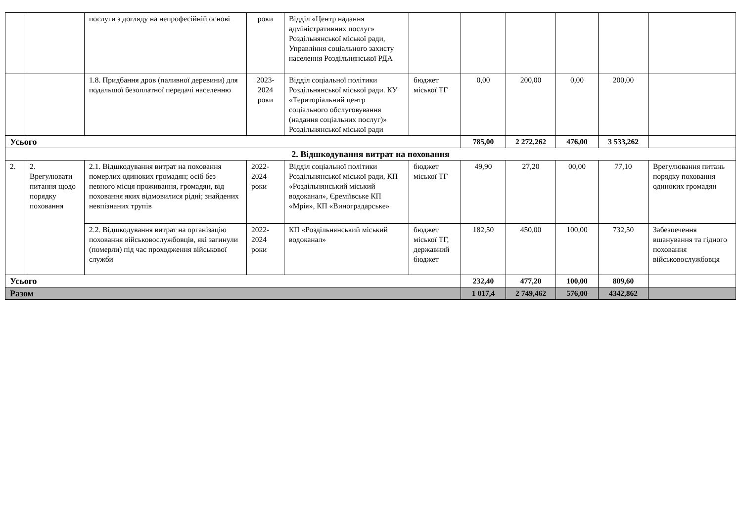| | | послуги з догляду на непрофесійній основі | роки | Відділ «Центр надання адміністративних послуг» Роздільнянської міської ради, Управління соціального захисту населення Роздільнянської РДА | | | | | | |
| | | 1.8. Придбання дров (паливної деревини) для подальшої безоплатної передачі населенню | 2023-2024 роки | Відділ соціальної політики Роздільнянської міської ради. КУ «Територіальний центр соціального обслуговування (надання соціальних послуг)» Роздільнянської міської ради | бюджет міської ТГ | 0,00 | 200,00 | 0,00 | 200,00 | |
| Усього | | | | | | 785,00 | 2 272,262 | 476,00 | 3 533,262 | |
| 2. Відшкодування витрат на поховання | | | | | | | | | | |
| 2. | 2. Врегулювати питання щодо порядку поховання | 2.1. Відшкодування витрат на поховання померлих одиноких громадян; осіб без певного місця проживання, громадян, від поховання яких відмовилися рідні; знайдених невпізнаних трупів | 2022-2024 роки | Відділ соціальної політики Роздільнянської міської ради, КП «Роздільнянський міський водоканал», Єреміївське КП «Мрія», КП «Виноградарське» | бюджет міської ТГ | 49,90 | 27,20 | 00,00 | 77,10 | Врегулювання питань порядку поховання одиноких громадян |
| | | 2.2. Відшкодування витрат на організацію поховання військовослужбовців, які загинули (померли) під час проходження військової служби | 2022-2024 роки | КП «Роздільнянський міський водоканал» | бюджет міської ТГ, державний бюджет | 182,50 | 450,00 | 100,00 | 732,50 | Забезпечення вшанування та гідного поховання військовослужбовця |
| Усього | | | | | | 232,40 | 477,20 | 100,00 | 809,60 | |
| Разом | | | | | | 1 017,4 | 2 749,462 | 576,00 | 4342,862 | |